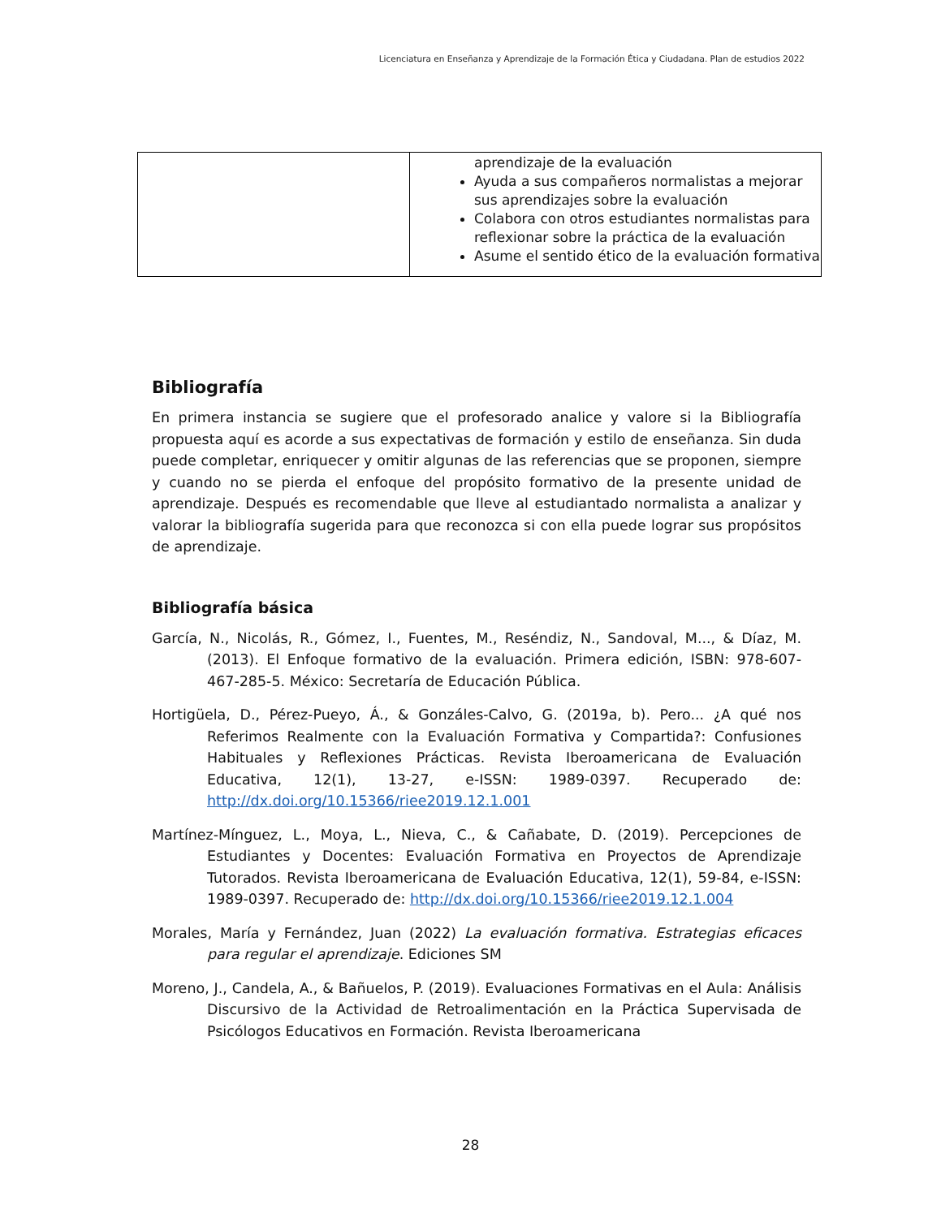Licenciatura en Enseñanza y Aprendizaje de la Formación Ética y Ciudadana. Plan de estudios 2022
| | aprendizaje de la evaluación Ayuda a sus compañeros normalistas a mejorar sus aprendizajes sobre la evaluación Colabora con otros estudiantes normalistas para reflexionar sobre la práctica de la evaluación Asume el sentido ético de la evaluación formativa |
Bibliografía
En primera instancia se sugiere que el profesorado analice y valore si la Bibliografía propuesta aquí es acorde a sus expectativas de formación y estilo de enseñanza. Sin duda puede completar, enriquecer y omitir algunas de las referencias que se proponen, siempre y cuando no se pierda el enfoque del propósito formativo de la presente unidad de aprendizaje. Después es recomendable que lleve al estudiantado normalista a analizar y valorar la bibliografía sugerida para que reconozca si con ella puede lograr sus propósitos de aprendizaje.
Bibliografía básica
García, N., Nicolás, R., Gómez, I., Fuentes, M., Reséndiz, N., Sandoval, M..., & Díaz, M. (2013). El Enfoque formativo de la evaluación. Primera edición, ISBN: 978-607-467-285-5. México: Secretaría de Educación Pública.
Hortigüela, D., Pérez-Pueyo, Á., & Gonzáles-Calvo, G. (2019a, b). Pero... ¿A qué nos Referimos Realmente con la Evaluación Formativa y Compartida?: Confusiones Habituales y Reflexiones Prácticas. Revista Iberoamericana de Evaluación Educativa, 12(1), 13-27, e-ISSN: 1989-0397. Recuperado de: http://dx.doi.org/10.15366/riee2019.12.1.001
Martínez-Mínguez, L., Moya, L., Nieva, C., & Cañabate, D. (2019). Percepciones de Estudiantes y Docentes: Evaluación Formativa en Proyectos de Aprendizaje Tutorados. Revista Iberoamericana de Evaluación Educativa, 12(1), 59-84, e-ISSN: 1989-0397. Recuperado de: http://dx.doi.org/10.15366/riee2019.12.1.004
Morales, María y Fernández, Juan (2022) La evaluación formativa. Estrategias eficaces para regular el aprendizaje. Ediciones SM
Moreno, J., Candela, A., & Bañuelos, P. (2019). Evaluaciones Formativas en el Aula: Análisis Discursivo de la Actividad de Retroalimentación en la Práctica Supervisada de Psicólogos Educativos en Formación. Revista Iberoamericana
28